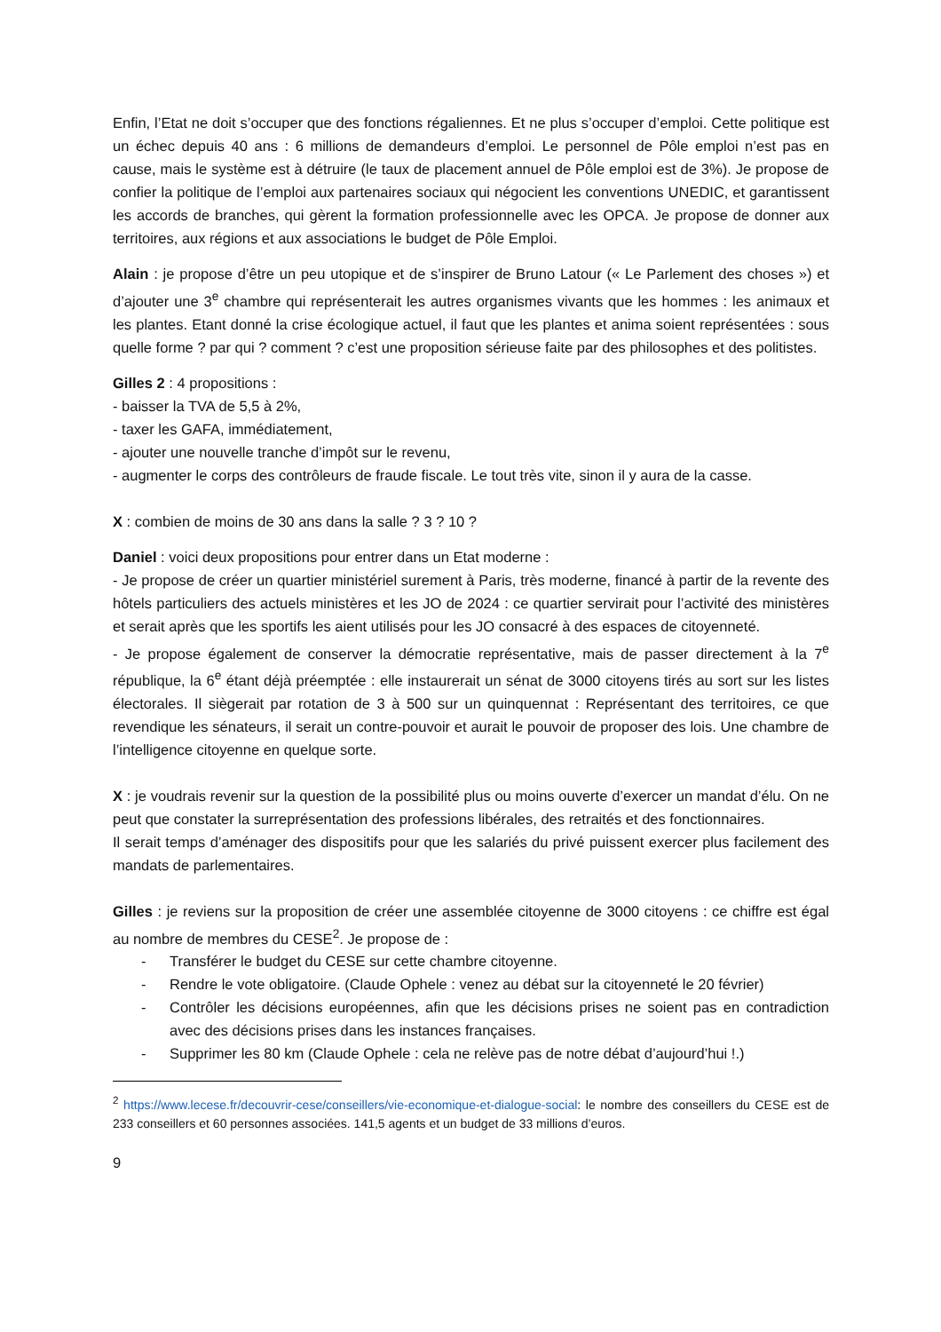Enfin, l’Etat ne doit s’occuper que des fonctions régaliennes. Et ne plus s’occuper d’emploi. Cette politique est un échec depuis 40 ans : 6 millions de demandeurs d’emploi. Le personnel de Pôle emploi n’est pas en cause, mais le système est à détruire (le taux de placement annuel de Pôle emploi est de 3%). Je propose de confier la politique de l’emploi aux partenaires sociaux qui négocient les conventions UNEDIC, et garantissent les accords de branches, qui gèrent la formation professionnelle avec les OPCA. Je propose de donner aux territoires, aux régions et aux associations le budget de Pôle Emploi.
Alain : je propose d’être un peu utopique et de s’inspirer de Bruno Latour (« Le Parlement des choses ») et d’ajouter une 3<sup>e</sup> chambre qui représenterait les autres organismes vivants que les hommes : les animaux et les plantes. Etant donné la crise écologique actuel, il faut que les plantes et anima soient représentées : sous quelle forme ? par qui ? comment ? c’est une proposition sérieuse faite par des philosophes et des politistes.
Gilles 2 : 4 propositions :
- baisser la TVA de 5,5 à 2%,
- taxer les GAFA, immédiatement,
- ajouter une nouvelle tranche d’impôt sur le revenu,
- augmenter le corps des contrôleurs de fraude fiscale. Le tout très vite, sinon il y aura de la casse.
X : combien de moins de 30 ans dans la salle ? 3 ? 10 ?
Daniel : voici deux propositions pour entrer dans un Etat moderne :
- Je propose de créer un quartier ministériel surement à Paris, très moderne, financé à partir de la revente des hôtels particuliers des actuels ministères et les JO de 2024 : ce quartier servirait pour l’activité des ministères et serait après que les sportifs les aient utilisés pour les JO consacré à des espaces de citoyenneté.
- Je propose également de conserver la démocratie représentative, mais de passer directement à la 7<sup>e</sup> république, la 6<sup>e</sup> étant déjà préemptée : elle instaurerait un sénat de 3000 citoyens tirés au sort sur les listes électorales. Il siègerait par rotation de 3 à 500 sur un quinquennat : Représentant des territoires, ce que revendique les sénateurs, il serait un contre-pouvoir et aurait le pouvoir de proposer des lois. Une chambre de l’intelligence citoyenne en quelque sorte.
X : je voudrais revenir sur la question de la possibilité plus ou moins ouverte d’exercer un mandat d’élu. On ne peut que constater la surreprésentation des professions libérales, des retraités et des fonctionnaires.
Il serait temps d’aménager des dispositifs pour que les salariés du privé puissent exercer plus facilement des mandats de parlementaires.
Gilles : je reviens sur la proposition de créer une assemblée citoyenne de 3000 citoyens : ce chiffre est égal au nombre de membres du CESE<sup>2</sup>. Je propose de :
- Transférer le budget du CESE sur cette chambre citoyenne.
- Rendre le vote obligatoire. (Claude Ophele : venez au débat sur la citoyenneté le 20 février)
- Contrôler les décisions européennes, afin que les décisions prises ne soient pas en contradiction avec des décisions prises dans les instances françaises.
- Supprimer les 80 km (Claude Ophele : cela ne relève pas de notre débat d’aujourd’hui !.)
<sup>2</sup> https://www.lecese.fr/decouvrir-cese/conseillers/vie-economique-et-dialogue-social: le nombre des conseillers du CESE est de 233 conseillers et 60 personnes associées. 141,5 agents et un budget de 33 millions d’euros.
9